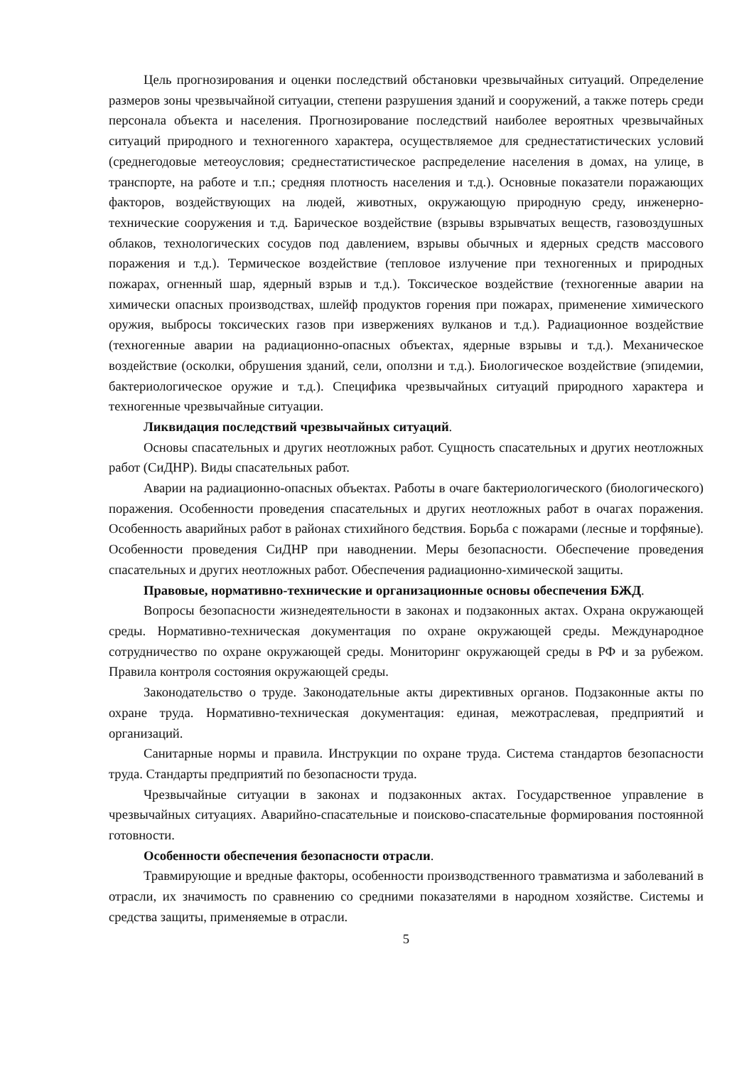Цель прогнозирования и оценки последствий обстановки чрезвычайных ситуаций. Определение размеров зоны чрезвычайной ситуации, степени разрушения зданий и сооружений, а также потерь среди персонала объекта и населения. Прогнозирование последствий наиболее вероятных чрезвычайных ситуаций природного и техногенного характера, осуществляемое для среднестатистических условий (среднегодовые метеоусловия; среднестатистическое распределение населения в домах, на улице, в транспорте, на работе и т.п.; средняя плотность населения и т.д.). Основные показатели поражающих факторов, воздействующих на людей, животных, окружающую природную среду, инженерно-технические сооружения и т.д. Барическое воздействие (взрывы взрывчатых веществ, газовоздушных облаков, технологических сосудов под давлением, взрывы обычных и ядерных средств массового поражения и т.д.). Термическое воздействие (тепловое излучение при техногенных и природных пожарах, огненный шар, ядерный взрыв и т.д.). Токсическое воздействие (техногенные аварии на химически опасных производствах, шлейф продуктов горения при пожарах, применение химического оружия, выбросы токсических газов при извержениях вулканов и т.д.). Радиационное воздействие (техногенные аварии на радиационно-опасных объектах, ядерные взрывы и т.д.). Механическое воздействие (осколки, обрушения зданий, сели, оползни и т.д.). Биологическое воздействие (эпидемии, бактериологическое оружие и т.д.). Специфика чрезвычайных ситуаций природного характера и техногенные чрезвычайные ситуации.
Ликвидация последствий чрезвычайных ситуаций.
Основы спасательных и других неотложных работ. Сущность спасательных и других неотложных работ (СиДНР). Виды спасательных работ.
Аварии на радиационно-опасных объектах. Работы в очаге бактериологического (биологического) поражения. Особенности проведения спасательных и других неотложных работ в очагах поражения. Особенность аварийных работ в районах стихийного бедствия. Борьба с пожарами (лесные и торфяные). Особенности проведения СиДНР при наводнении. Меры безопасности. Обеспечение проведения спасательных и других неотложных работ. Обеспечения радиационно-химической защиты.
Правовые, нормативно-технические и организационные основы обеспечения БЖД.
Вопросы безопасности жизнедеятельности в законах и подзаконных актах. Охрана окружающей среды. Нормативно-техническая документация по охране окружающей среды. Международное сотрудничество по охране окружающей среды. Мониторинг окружающей среды в РФ и за рубежом. Правила контроля состояния окружающей среды.
Законодательство о труде. Законодательные акты директивных органов. Подзаконные акты по охране труда. Нормативно-техническая документация: единая, межотраслевая, предприятий и организаций.
Санитарные нормы и правила. Инструкции по охране труда. Система стандартов безопасности труда. Стандарты предприятий по безопасности труда.
Чрезвычайные ситуации в законах и подзаконных актах. Государственное управление в чрезвычайных ситуациях. Аварийно-спасательные и поисково-спасательные формирования постоянной готовности.
Особенности обеспечения безопасности отрасли.
Травмирующие и вредные факторы, особенности производственного травматизма и заболеваний в отрасли, их значимость по сравнению со средними показателями в народном хозяйстве. Системы и средства защиты, применяемые в отрасли.
5